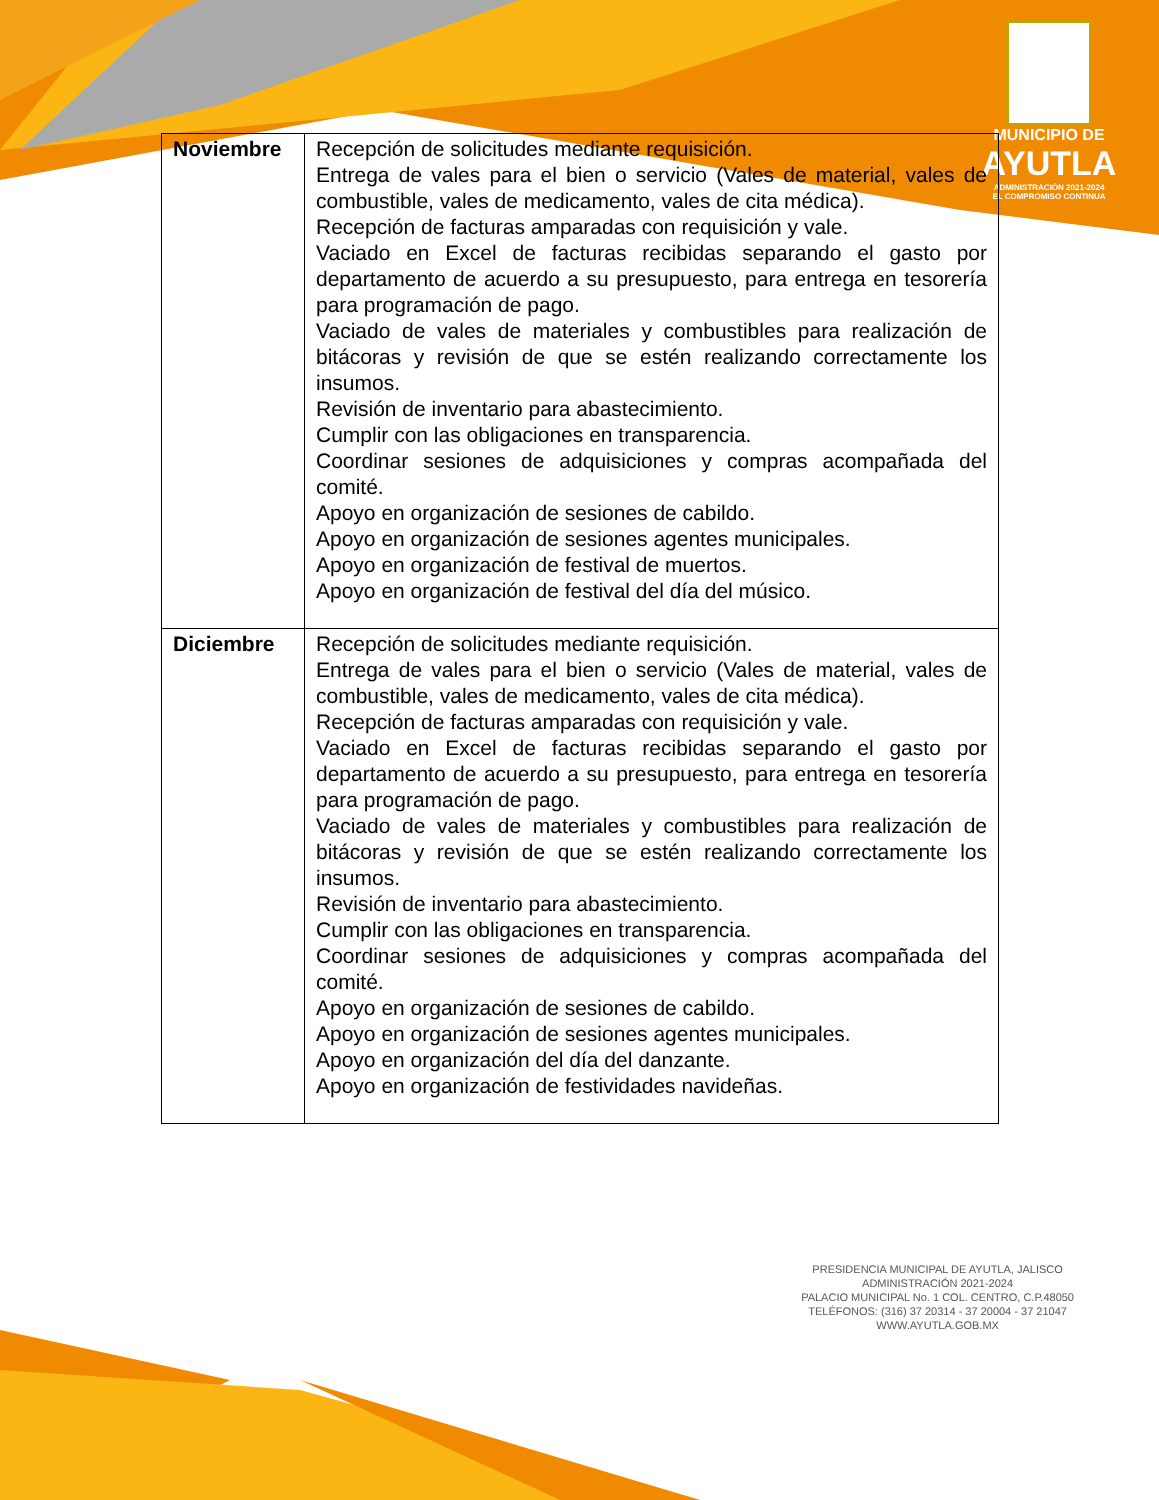MUNICIPIO DE
AYUTLA
ADMINISTRACIÓN 2021-2024
EL COMPROMISO CONTINUA
| Noviembre | Recepción de solicitudes mediante requisición. Entrega de vales para el bien o servicio (Vales de material, vales de combustible, vales de medicamento, vales de cita médica). Recepción de facturas amparadas con requisición y vale. Vaciado en Excel de facturas recibidas separando el gasto por departamento de acuerdo a su presupuesto, para entrega en tesorería para programación de pago. Vaciado de vales de materiales y combustibles para realización de bitácoras y revisión de que se estén realizando correctamente los insumos. Revisión de inventario para abastecimiento. Cumplir con las obligaciones en transparencia. Coordinar sesiones de adquisiciones y compras acompañada del comité. Apoyo en organización de sesiones de cabildo. Apoyo en organización de sesiones agentes municipales. Apoyo en organización de festival de muertos. Apoyo en organización de festival del día del músico. |
| Diciembre | Recepción de solicitudes mediante requisición. Entrega de vales para el bien o servicio (Vales de material, vales de combustible, vales de medicamento, vales de cita médica). Recepción de facturas amparadas con requisición y vale. Vaciado en Excel de facturas recibidas separando el gasto por departamento de acuerdo a su presupuesto, para entrega en tesorería para programación de pago. Vaciado de vales de materiales y combustibles para realización de bitácoras y revisión de que se estén realizando correctamente los insumos. Revisión de inventario para abastecimiento. Cumplir con las obligaciones en transparencia. Coordinar sesiones de adquisiciones y compras acompañada del comité. Apoyo en organización de sesiones de cabildo. Apoyo en organización de sesiones agentes municipales. Apoyo en organización del día del danzante. Apoyo en organización de festividades navideñas. |
PRESIDENCIA MUNICIPAL DE AYUTLA, JALISCO
ADMINISTRACIÓN 2021-2024
PALACIO MUNICIPAL No. 1 COL. CENTRO, C.P.48050
TELÉFONOS: (316) 37 20314 - 37 20004 - 37 21047
WWW.AYUTLA.GOB.MX